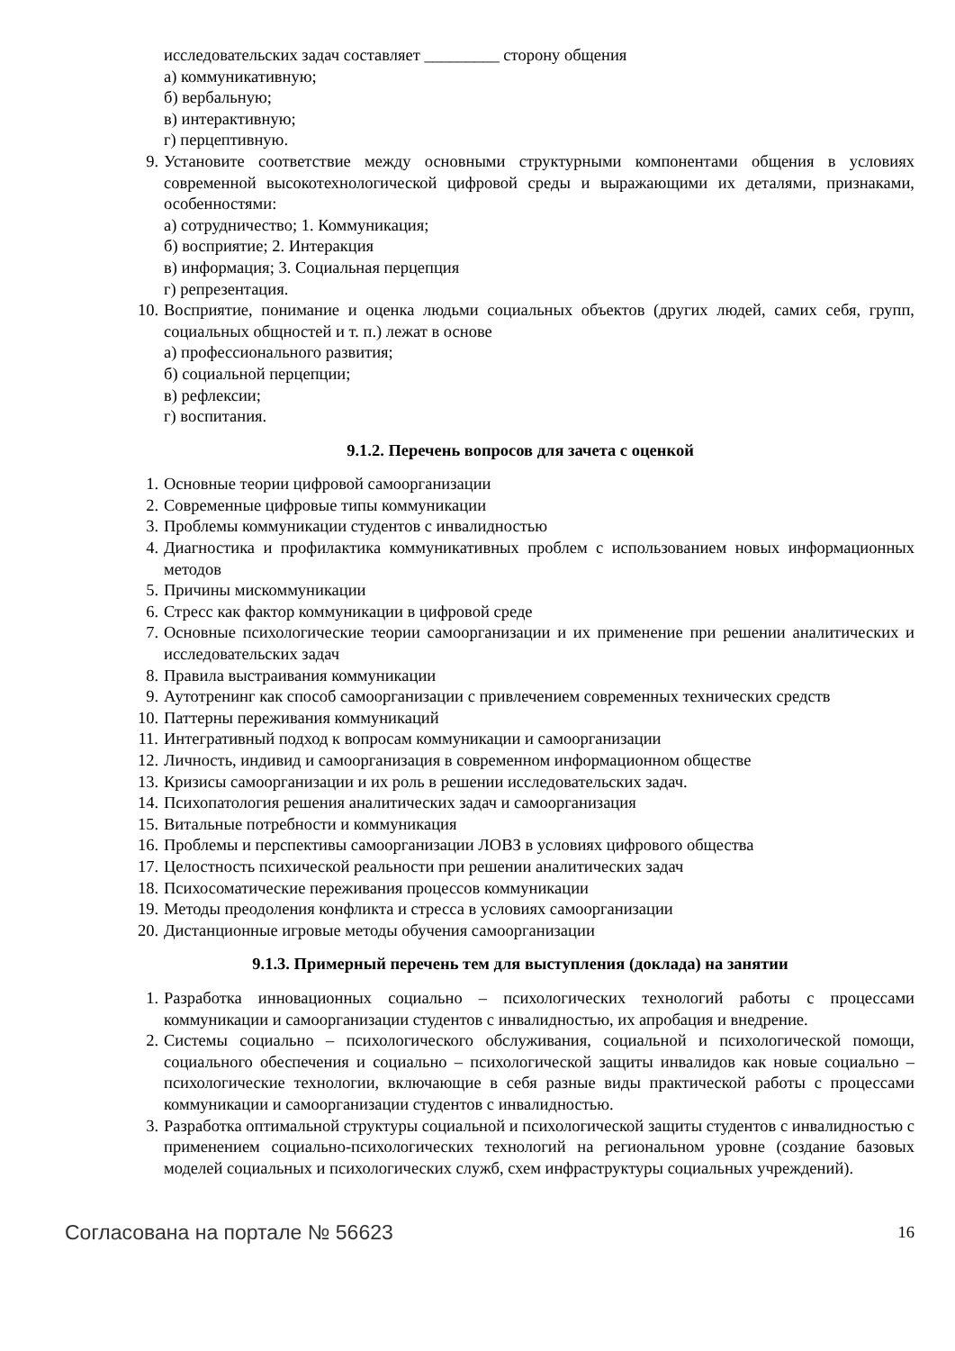исследовательских задач составляет _________ сторону общения
а) коммуникативную;
б) вербальную;
в) интерактивную;
г) перцептивную.
9. Установите соответствие между основными структурными компонентами общения в условиях современной высокотехнологической цифровой среды и выражающими их деталями, признаками, особенностями:
а) сотрудничество; 1. Коммуникация;
б) восприятие; 2. Интеракция
в) информация; 3. Социальная перцепция
г) репрезентация.
10. Восприятие, понимание и оценка людьми социальных объектов (других людей, самих себя, групп, социальных общностей и т. п.) лежат в основе
а) профессионального развития;
б) социальной перцепции;
в) рефлексии;
г) воспитания.
9.1.2. Перечень вопросов для зачета с оценкой
1. Основные теории цифровой самоорганизации
2. Современные цифровые типы коммуникации
3. Проблемы коммуникации студентов с инвалидностью
4. Диагностика и профилактика коммуникативных проблем с использованием новых информационных методов
5. Причины мискоммуникации
6. Стресс как фактор коммуникации в цифровой среде
7. Основные психологические теории самоорганизации и их применение при решении аналитических и исследовательских задач
8. Правила выстраивания коммуникации
9. Аутотренинг как способ самоорганизации с привлечением современных технических средств
10. Паттерны переживания коммуникаций
11. Интегративный подход к вопросам коммуникации и самоорганизации
12. Личность, индивид и самоорганизация в современном информационном обществе
13. Кризисы самоорганизации и их роль в решении исследовательских задач.
14. Психопатология решения аналитических задач и самоорганизация
15. Витальные потребности и коммуникация
16. Проблемы и перспективы самоорганизации ЛОВЗ в условиях цифрового общества
17. Целостность психической реальности при решении аналитических задач
18. Психосоматические переживания процессов коммуникации
19. Методы преодоления конфликта и стресса в условиях самоорганизации
20. Дистанционные игровые методы обучения самоорганизации
9.1.3. Примерный перечень тем для выступления (доклада) на занятии
1. Разработка инновационных социально – психологических технологий работы с процессами коммуникации и самоорганизации студентов с инвалидностью, их апробация и внедрение.
2. Системы социально – психологического обслуживания, социальной и психологической помощи, социального обеспечения и социально – психологической защиты инвалидов как новые социально – психологические технологии, включающие в себя разные виды практической работы с процессами коммуникации и самоорганизации студентов с инвалидностью.
3. Разработка оптимальной структуры социальной и психологической защиты студентов с инвалидностью с применением социально-психологических технологий на региональном уровне (создание базовых моделей социальных и психологических служб, схем инфраструктуры социальных учреждений).
Согласована на портале № 56623 16